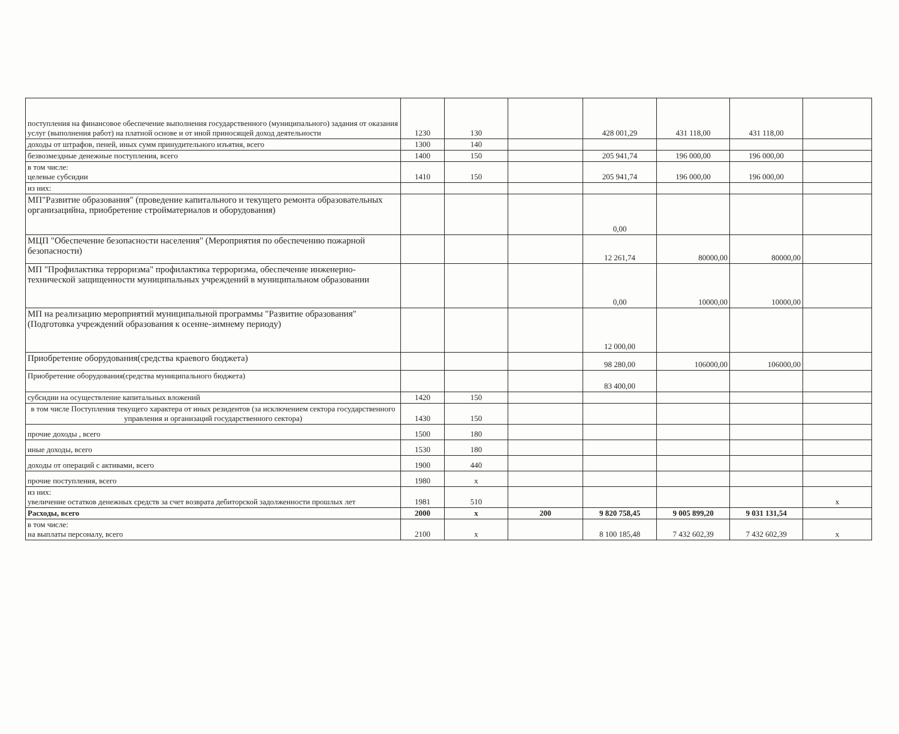| поступления на финансовое обеспечение выполнения государственного (муниципального) задания от оказания услуг (выполнения работ) на платной основе и от иной приносящей доход деятельности | 1230 | 130 | | 428 001,29 | 431 118,00 | 431 118,00 | |
| доходы от штрафов, пеней, иных сумм принудительного изъятия, всего | 1300 | 140 | | | | | |
| безвозмездные денежные поступления, всего | 1400 | 150 | | 205 941,74 | 196 000,00 | 196 000,00 | |
| в том числе: целевые субсидии | 1410 | 150 | | 205 941,74 | 196 000,00 | 196 000,00 | |
| из них: | | | | | | | |
| МП"Развитие образования" (проведение капитального и текущего ремонта образовательных организацийна, приобретение стройматериалов и оборудования) | | | | 0,00 | | | |
| МЦП "Обеспечение безопасности населения" (Мероприятия по обеспечению пожарной безопасности) | | | | 12 261,74 | 80000,00 | 80000,00 | |
| МП "Профилактика терроризма" профилактика терроризма, обеспечение инженерно-технической защищенности муниципальных учреждений в муниципальном образовании | | | | 0,00 | 10000,00 | 10000,00 | |
| МП на реализацию мероприятий муниципальной программы "Развитие образования" (Подготовка учреждений образования к осенне-зимнему периоду) | | | | 12 000,00 | | | |
| Приобретение оборудования(средства краевого бюджета) | | | | 98 280,00 | 106000,00 | 106000,00 | |
| Приобретение оборудования(средства муниципального бюджета) | | | | 83 400,00 | | | |
| субсидии на осуществление капитальных вложений | 1420 | 150 | | | | | |
| в том числе Поступления текущего характера от иных резидентов (за исключением сектора государственного управления и организаций государственного сектора) | 1430 | 150 | | | | | |
| прочие доходы , всего | 1500 | 180 | | | | | |
| иные доходы, всего | 1530 | 180 | | | | | |
| доходы от операций с активами, всего | 1900 | 440 | | | | | |
| прочие поступления, всего | 1980 | x | | | | | |
| из них: увеличение остатков денежных средств за счет возврата дебиторской задолженности прошлых лет | 1981 | 510 | | | | | x |
| Расходы, всего | 2000 | x | 200 | 9 820 758,45 | 9 005 899,20 | 9 031 131,54 | |
| в том числе: на выплаты персоналу, всего | 2100 | x | | 8 100 185,48 | 7 432 602,39 | 7 432 602,39 | x |